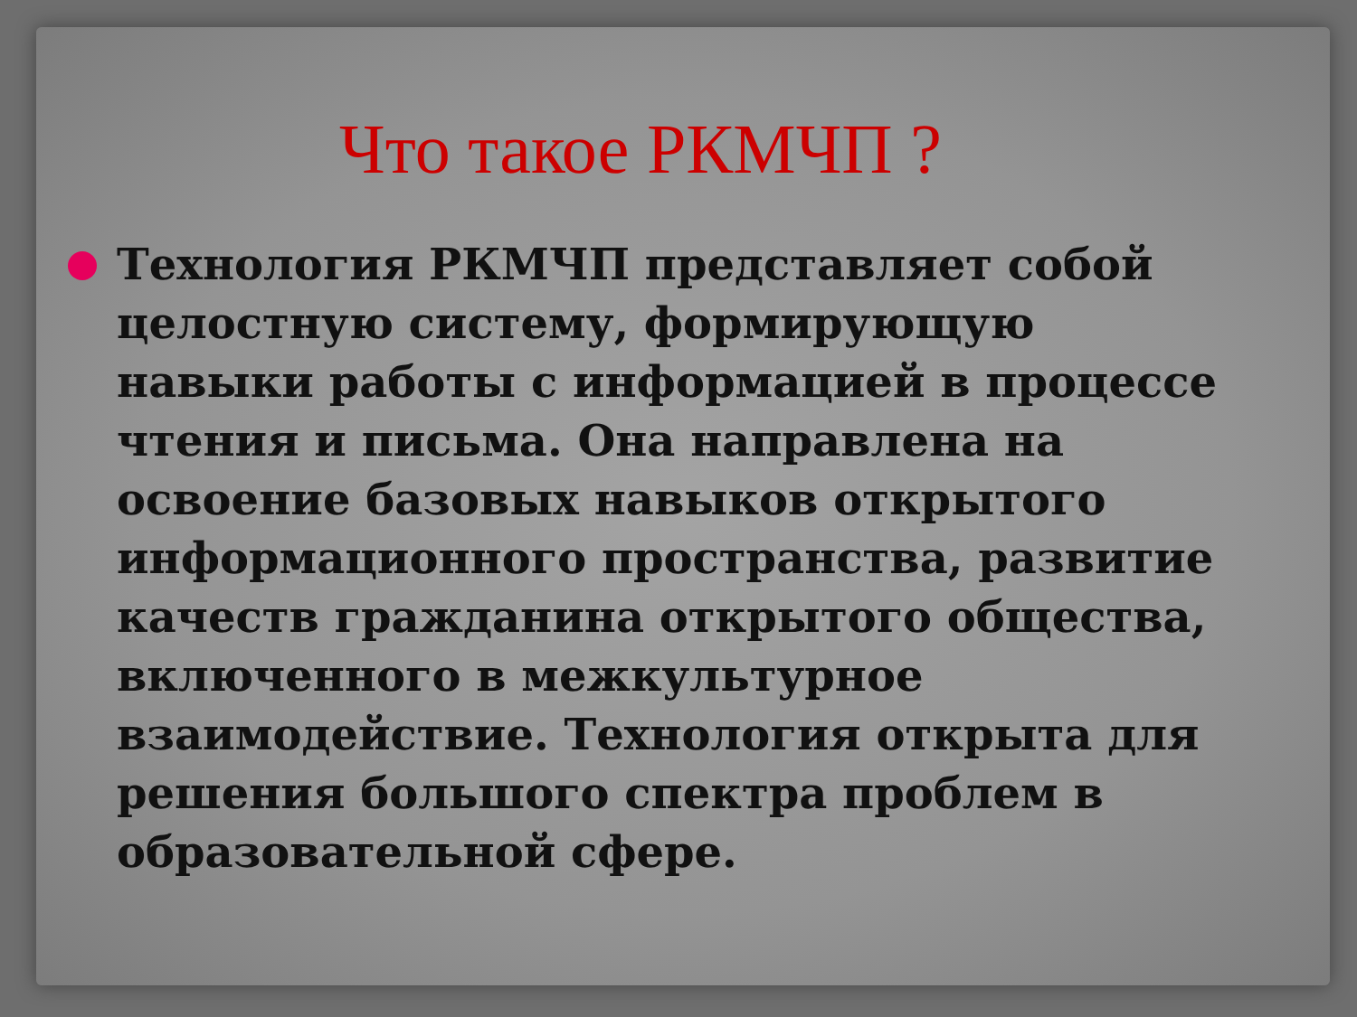Что такое РКМЧП ?
Технология РКМЧП представляет собой целостную систему, формирующую навыки работы с информацией в процессе чтения и письма. Она направлена на освоение базовых навыков открытого информационного пространства, развитие качеств гражданина открытого общества, включенного в межкультурное взаимодействие. Технология открыта для решения большого спектра проблем в образовательной сфере.